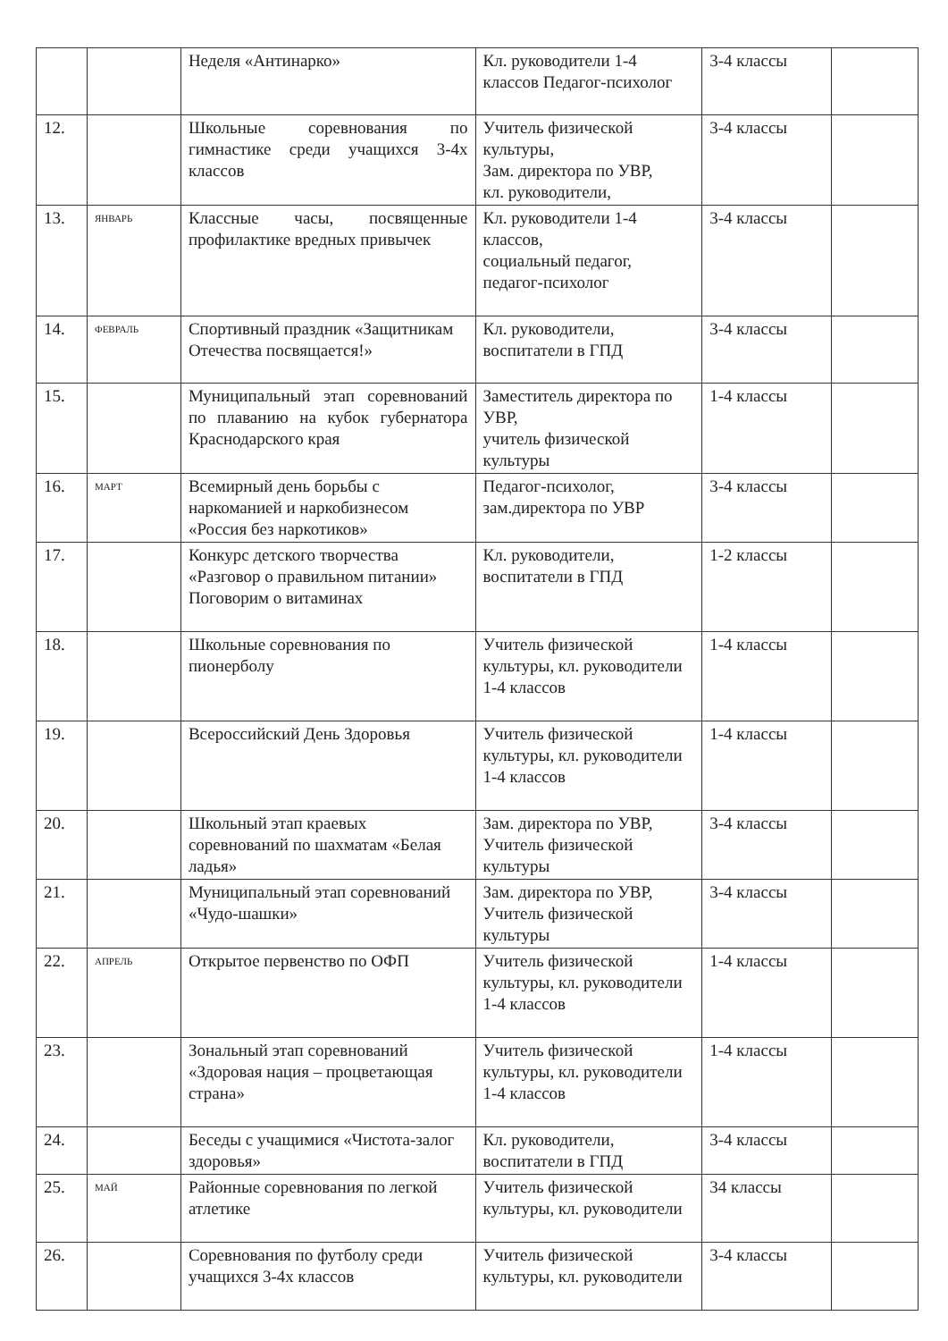| | | Неделя «Антинарко» | Кл. руководители 1-4 классов Педагог-психолог | 3-4 классы | |
| 12. | | Школьные соревнования по гимнастике среди учащихся 3-4х классов | Учитель физической культуры, Зам. директора по УВР, кл. руководители, | 3-4 классы | |
| 13. | ЯНВАРЬ | Классные часы, посвященные профилактике вредных привычек | Кл. руководители 1-4 классов, социальный педагог, педагог-психолог | 3-4 классы | |
| 14. | ФЕВРАЛЬ | Спортивный праздник «Защитникам Отечества посвящается!» | Кл. руководители, воспитатели в ГПД | 3-4 классы | |
| 15. | | Муниципальный этап соревнований по плаванию на кубок губернатора Краснодарского края | Заместитель директора по УВР, учитель физической культуры | 1-4 классы | |
| 16. | МАРТ | Всемирный день борьбы с наркоманией и наркобизнесом «Россия без наркотиков» | Педагог-психолог, зам.директора по УВР | 3-4 классы | |
| 17. | | Конкурс детского творчества «Разговор о правильном питании» Поговорим о витаминах | Кл. руководители, воспитатели в ГПД | 1-2 классы | |
| 18. | | Школьные соревнования по пионерболу | Учитель физической культуры, кл. руководители 1-4 классов | 1-4 классы | |
| 19. | | Всероссийский День Здоровья | Учитель физической культуры, кл. руководители 1-4 классов | 1-4 классы | |
| 20. | | Школьный этап краевых соревнований по шахматам «Белая ладья» | Зам. директора по УВР, Учитель физической культуры | 3-4 классы | |
| 21. | | Муниципальный этап соревнований «Чудо-шашки» | Зам. директора по УВР, Учитель физической культуры | 3-4 классы | |
| 22. | АПРЕЛЬ | Открытое первенство по ОФП | Учитель физической культуры, кл. руководители 1-4 классов | 1-4 классы | |
| 23. | | Зональный этап соревнований «Здоровая нация – процветающая страна» | Учитель физической культуры, кл. руководители 1-4 классов | 1-4 классы | |
| 24. | | Беседы с учащимися «Чистота-залог здоровья» | Кл. руководители, воспитатели в ГПД | 3-4 классы | |
| 25. | МАЙ | Районные соревнования по легкой атлетике | Учитель физической культуры, кл. руководители | 34 классы | |
| 26. | | Соревнования по футболу среди учащихся 3-4х классов | Учитель физической культуры, кл. руководители | 3-4 классы | |